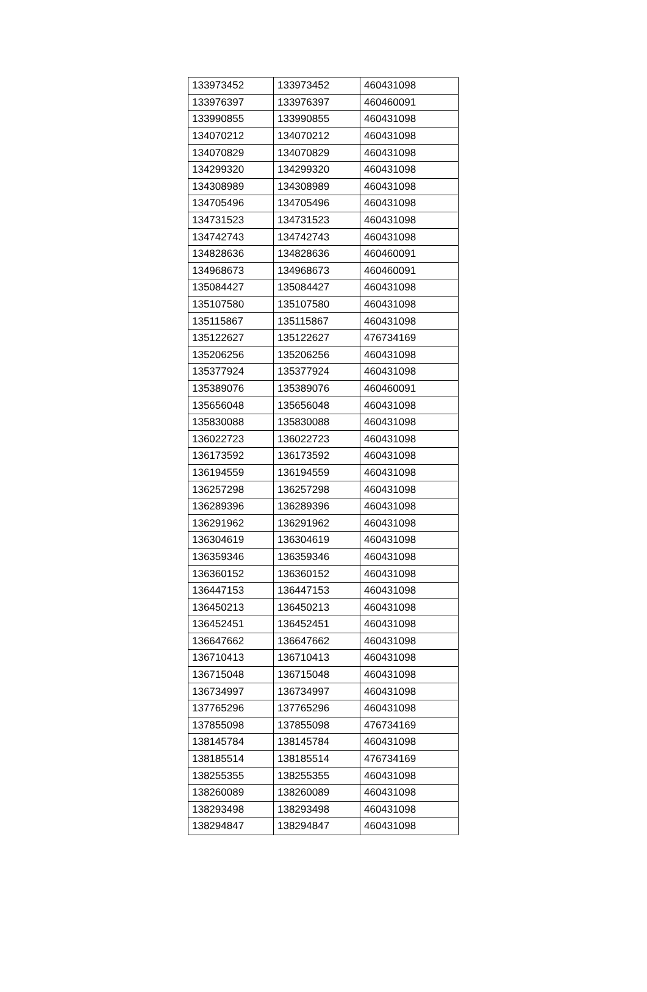| 133973452 | 133973452 | 460431098 |
| 133976397 | 133976397 | 460460091 |
| 133990855 | 133990855 | 460431098 |
| 134070212 | 134070212 | 460431098 |
| 134070829 | 134070829 | 460431098 |
| 134299320 | 134299320 | 460431098 |
| 134308989 | 134308989 | 460431098 |
| 134705496 | 134705496 | 460431098 |
| 134731523 | 134731523 | 460431098 |
| 134742743 | 134742743 | 460431098 |
| 134828636 | 134828636 | 460460091 |
| 134968673 | 134968673 | 460460091 |
| 135084427 | 135084427 | 460431098 |
| 135107580 | 135107580 | 460431098 |
| 135115867 | 135115867 | 460431098 |
| 135122627 | 135122627 | 476734169 |
| 135206256 | 135206256 | 460431098 |
| 135377924 | 135377924 | 460431098 |
| 135389076 | 135389076 | 460460091 |
| 135656048 | 135656048 | 460431098 |
| 135830088 | 135830088 | 460431098 |
| 136022723 | 136022723 | 460431098 |
| 136173592 | 136173592 | 460431098 |
| 136194559 | 136194559 | 460431098 |
| 136257298 | 136257298 | 460431098 |
| 136289396 | 136289396 | 460431098 |
| 136291962 | 136291962 | 460431098 |
| 136304619 | 136304619 | 460431098 |
| 136359346 | 136359346 | 460431098 |
| 136360152 | 136360152 | 460431098 |
| 136447153 | 136447153 | 460431098 |
| 136450213 | 136450213 | 460431098 |
| 136452451 | 136452451 | 460431098 |
| 136647662 | 136647662 | 460431098 |
| 136710413 | 136710413 | 460431098 |
| 136715048 | 136715048 | 460431098 |
| 136734997 | 136734997 | 460431098 |
| 137765296 | 137765296 | 460431098 |
| 137855098 | 137855098 | 476734169 |
| 138145784 | 138145784 | 460431098 |
| 138185514 | 138185514 | 476734169 |
| 138255355 | 138255355 | 460431098 |
| 138260089 | 138260089 | 460431098 |
| 138293498 | 138293498 | 460431098 |
| 138294847 | 138294847 | 460431098 |